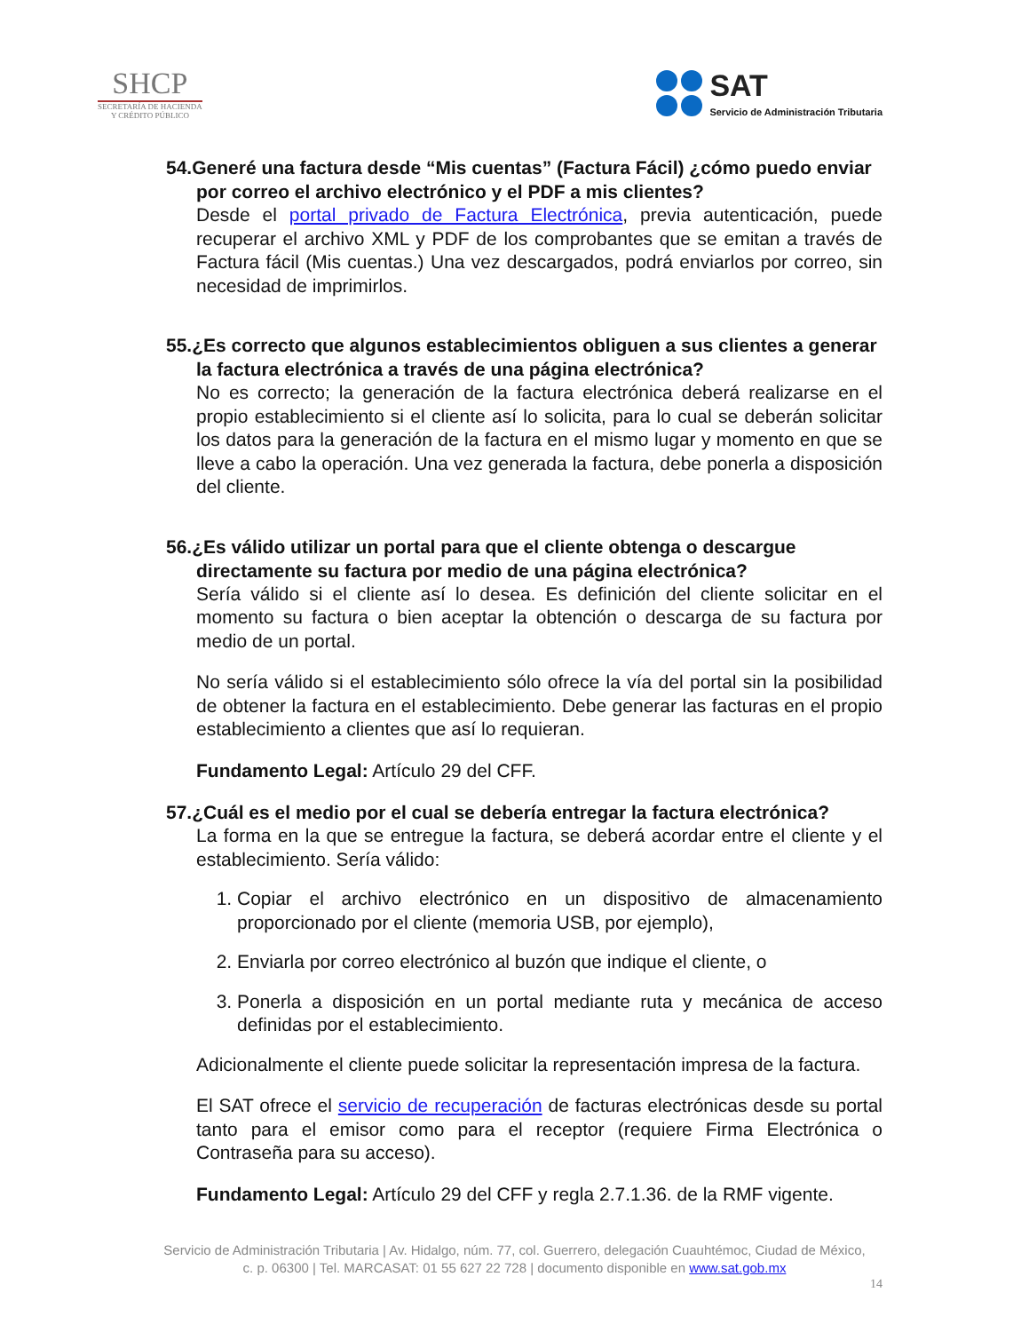SHCP
SECRETARÍA DE HACIENDA
Y CRÉDITO PÚBLICO
SAT
Servicio de Administración Tributaria
54.Generé una factura desde “Mis cuentas” (Factura Fácil) ¿cómo puedo enviar por correo el archivo electrónico y el PDF a mis clientes?
Desde el portal privado de Factura Electrónica, previa autenticación, puede recuperar el archivo XML y PDF de los comprobantes que se emitan a través de Factura fácil (Mis cuentas.) Una vez descargados, podrá enviarlos por correo, sin necesidad de imprimirlos.
55.¿Es correcto que algunos establecimientos obliguen a sus clientes a generar la factura electrónica a través de una página electrónica?
No es correcto; la generación de la factura electrónica deberá realizarse en el propio establecimiento si el cliente así lo solicita, para lo cual se deberán solicitar los datos para la generación de la factura en el mismo lugar y momento en que se lleve a cabo la operación. Una vez generada la factura, debe ponerla a disposición del cliente.
56.¿Es válido utilizar un portal para que el cliente obtenga o descargue directamente su factura por medio de una página electrónica?
Sería válido si el cliente así lo desea. Es definición del cliente solicitar en el momento su factura o bien aceptar la obtención o descarga de su factura por medio de un portal.
No sería válido si el establecimiento sólo ofrece la vía del portal sin la posibilidad de obtener la factura en el establecimiento. Debe generar las facturas en el propio establecimiento a clientes que así lo requieran.
Fundamento Legal: Artículo 29 del CFF.
57.¿Cuál es el medio por el cual se debería entregar la factura electrónica?
La forma en la que se entregue la factura, se deberá acordar entre el cliente y el establecimiento. Sería válido:
1. Copiar el archivo electrónico en un dispositivo de almacenamiento proporcionado por el cliente (memoria USB, por ejemplo),
2. Enviarla por correo electrónico al buzón que indique el cliente, o
3. Ponerla a disposición en un portal mediante ruta y mecánica de acceso definidas por el establecimiento.
Adicionalmente el cliente puede solicitar la representación impresa de la factura.
El SAT ofrece el servicio de recuperación de facturas electrónicas desde su portal tanto para el emisor como para el receptor (requiere Firma Electrónica o Contraseña para su acceso).
Fundamento Legal: Artículo 29 del CFF y regla 2.7.1.36. de la RMF vigente.
Servicio de Administración Tributaria | Av. Hidalgo, núm. 77, col. Guerrero, delegación Cuauhtémoc, Ciudad de México,
c. p. 06300 | Tel. MARCASAT: 01 55 627 22 728 | documento disponible en www.sat.gob.mx
14